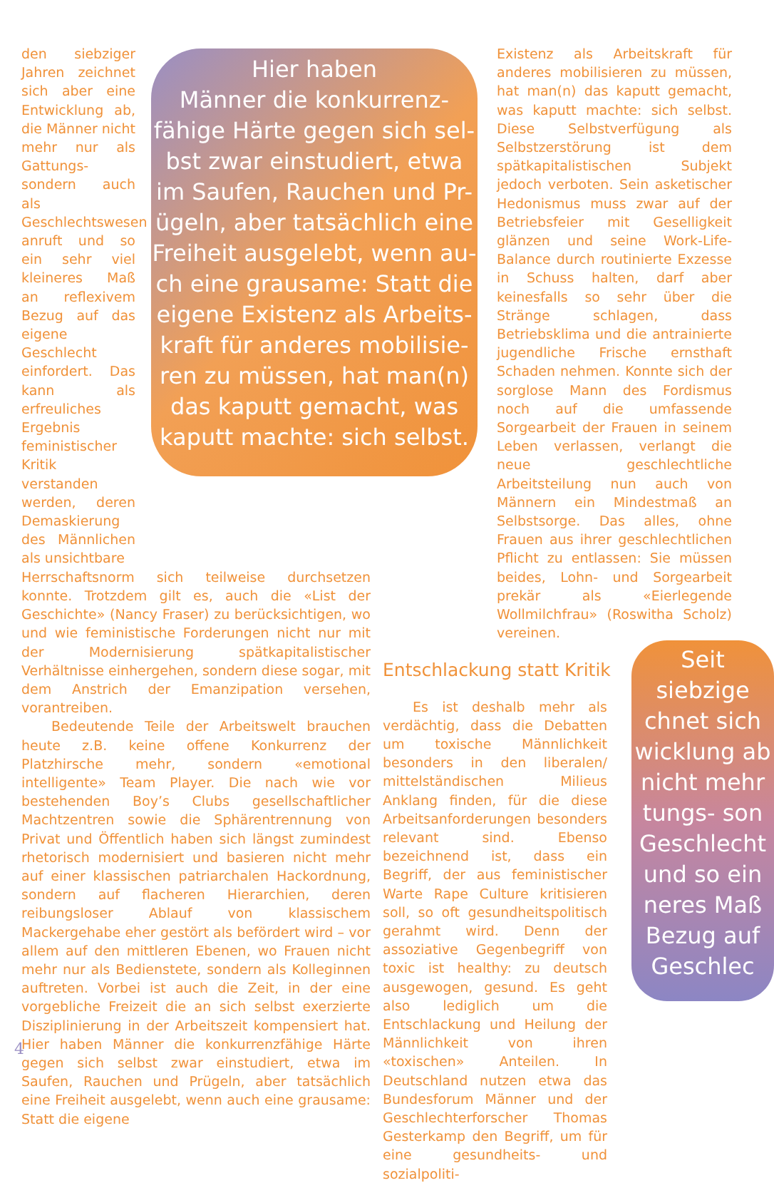Hier haben
Männer die konkurrenz-
fähige Härte gegen sich sel-
bst zwar einstudiert, etwa
im Saufen, Rauchen und Pr-
ügeln, aber tatsächlich eine
Freiheit ausgelebt, wenn au-
ch eine grausame: Statt die
eigene Existenz als Arbeits-
kraft für anderes mobilisie-
ren zu müssen, hat man(n)
das kaputt gemacht, was
kaputt machte: sich selbst.
Seit
siebzige
chnet sich
wicklung ab
nicht mehr
tungs- son
Geschlecht
und so ein
neres Maß
Bezug auf
Geschlec
den siebziger Jahren zeichnet sich aber eine Entwicklung ab, die Männer nicht mehr nur als Gattungs- sondern auch als Geschlechtswesen anruft und so ein sehr viel kleineres Maß an reflexivem Bezug auf das eigene Geschlecht einfordert. Das kann als erfreuliches Ergebnis feministischer Kritik verstanden werden, deren Demaskierung des Männlichen als unsichtbare
Herrschaftsnorm sich teilweise durchsetzen konnte. Trotzdem gilt es, auch die «List der Geschichte» (Nancy Fraser) zu berücksichtigen, wo und wie feministische Forderungen nicht nur mit der Modernisierung spätkapitalistischer Verhältnisse einhergehen, sondern diese sogar, mit dem Anstrich der Emanzipation versehen, vorantreiben.
Bedeutende Teile der Arbeitswelt brauchen heute z.B. keine offene Konkurrenz der Platzhirsche mehr, sondern «emotional intelligente» Team Player. Die nach wie vor bestehenden Boy’s Clubs gesellschaftlicher Machtzentren sowie die Sphärentrennung von Privat und Öffentlich haben sich längst zumindest rhetorisch modernisiert und basieren nicht mehr auf einer klassischen patriarchalen Hackordnung, sondern auf flacheren Hierarchien, deren reibungsloser Ablauf von klassischem Mackergehabe eher gestört als befördert wird – vor allem auf den mittleren Ebenen, wo Frauen nicht mehr nur als Bedienstete, sondern als Kolleginnen auftreten. Vorbei ist auch die Zeit, in der eine vorgebliche Freizeit die an sich selbst exerzierte Disziplinierung in der Arbeitszeit kompensiert hat. Hier haben Männer die konkurrenzfähige Härte gegen sich selbst zwar einstudiert, etwa im Saufen, Rauchen und Prügeln, aber tatsächlich eine Freiheit ausgelebt, wenn auch eine grausame: Statt die eigene
Existenz als Arbeitskraft für anderes mobilisieren zu müssen, hat man(n) das kaputt gemacht, was kaputt machte: sich selbst. Diese Selbstverfügung als Selbstzerstörung ist dem spätkapitalistischen Subjekt jedoch verboten. Sein asketischer Hedonismus muss zwar auf der Betriebsfeier mit Geselligkeit glänzen und seine Work-Life-Balance durch routinierte Exzesse in Schuss halten, darf aber keinesfalls so sehr über die Stränge schlagen, dass Betriebsklima und die antrainierte jugendliche Frische ernsthaft Schaden nehmen. Konnte sich der sorglose Mann des Fordismus noch auf die umfassende Sorgearbeit der Frauen in seinem Leben verlassen, verlangt die neue geschlechtliche Arbeitsteilung nun auch von Männern ein Mindestmaß an Selbstsorge. Das alles, ohne Frauen aus ihrer geschlechtlichen Pflicht zu entlassen: Sie müssen beides, Lohn- und Sorgearbeit prekär als «Eierlegende Wollmilchfrau» (Roswitha Scholz) vereinen.
Entschlackung statt Kritik
Es ist deshalb mehr als verdächtig, dass die Debatten um toxische Männlichkeit besonders in den liberalen/ mittelständischen Milieus Anklang finden, für die diese Arbeitsanforderungen besonders relevant sind. Ebenso bezeichnend ist, dass ein Begriff, der aus feministischer Warte Rape Culture kritisieren soll, so oft gesundheitspolitisch gerahmt wird. Denn der assoziative Gegenbegriff von toxic ist healthy: zu deutsch ausgewogen, gesund. Es geht also lediglich um die Entschlackung und Heilung der Männlichkeit von ihren «toxischen» Anteilen. In Deutschland nutzen etwa das Bundesforum Männer und der Geschlechterforscher Thomas Gesterkamp den Begriff, um für eine gesundheits- und sozialpoliti-
4